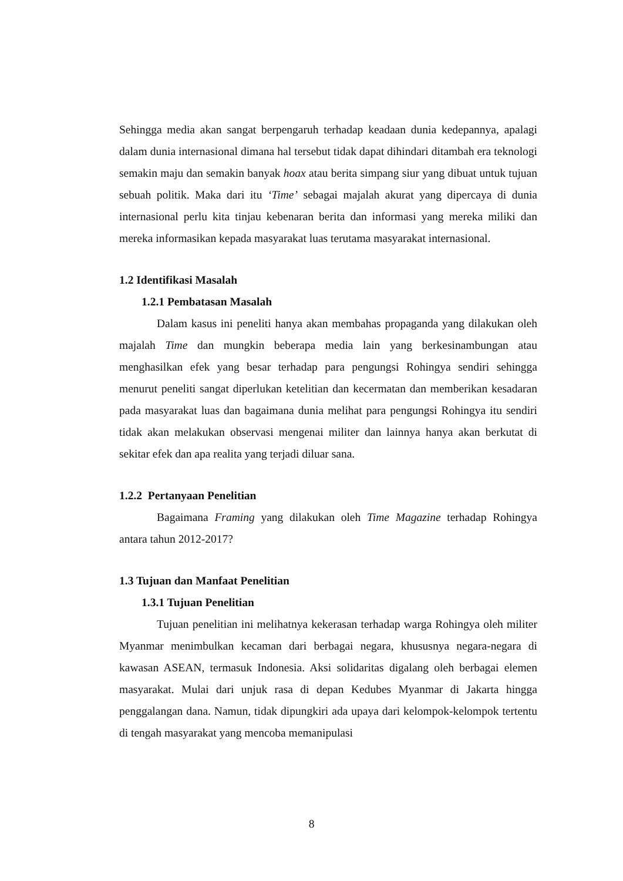Sehingga media akan sangat berpengaruh terhadap keadaan dunia kedepannya, apalagi dalam dunia internasional dimana hal tersebut tidak dapat dihindari ditambah era teknologi semakin maju dan semakin banyak hoax atau berita simpang siur yang dibuat untuk tujuan sebuah politik. Maka dari itu ‘Time’ sebagai majalah akurat yang dipercaya di dunia internasional perlu kita tinjau kebenaran berita dan informasi yang mereka miliki dan mereka informasikan kepada masyarakat luas terutama masyarakat internasional.
1.2 Identifikasi Masalah
1.2.1 Pembatasan Masalah
Dalam kasus ini peneliti hanya akan membahas propaganda yang dilakukan oleh majalah Time dan mungkin beberapa media lain yang berkesinambungan atau menghasilkan efek yang besar terhadap para pengungsi Rohingya sendiri sehingga menurut peneliti sangat diperlukan ketelitian dan kecermatan dan memberikan kesadaran pada masyarakat luas dan bagaimana dunia melihat para pengungsi Rohingya itu sendiri tidak akan melakukan observasi mengenai militer dan lainnya hanya akan berkutat di sekitar efek dan apa realita yang terjadi diluar sana.
1.2.2 Pertanyaan Penelitian
Bagaimana Framing yang dilakukan oleh Time Magazine terhadap Rohingya antara tahun 2012-2017?
1.3 Tujuan dan Manfaat Penelitian
1.3.1 Tujuan Penelitian
Tujuan penelitian ini melihatnya kekerasan terhadap warga Rohingya oleh militer Myanmar menimbulkan kecaman dari berbagai negara, khususnya negara-negara di kawasan ASEAN, termasuk Indonesia. Aksi solidaritas digalang oleh berbagai elemen masyarakat. Mulai dari unjuk rasa di depan Kedubes Myanmar di Jakarta hingga penggalangan dana. Namun, tidak dipungkiri ada upaya dari kelompok-kelompok tertentu di tengah masyarakat yang mencoba memanipulasi
8